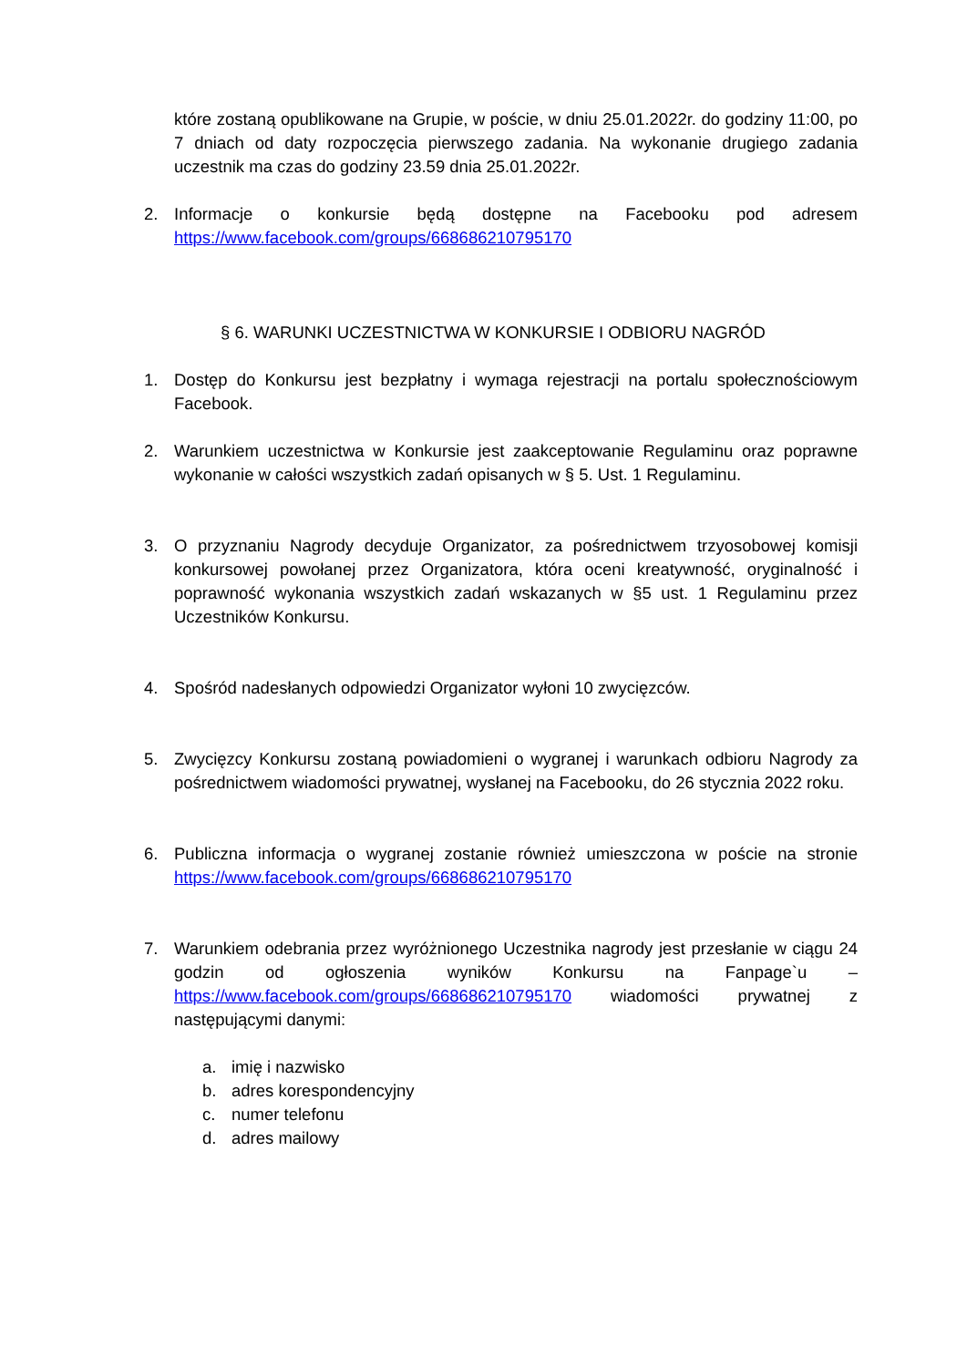które zostaną opublikowane na Grupie, w poście, w dniu 25.01.2022r. do godziny 11:00, po 7 dniach od daty rozpoczęcia pierwszego zadania. Na wykonanie drugiego zadania uczestnik ma czas do godziny 23.59 dnia 25.01.2022r.
2. Informacje o konkursie będą dostępne na Facebooku pod adresem https://www.facebook.com/groups/668686210795170
§ 6. WARUNKI UCZESTNICTWA W KONKURSIE I ODBIORU NAGRÓD
1. Dostęp do Konkursu jest bezpłatny i wymaga rejestracji na portalu społecznościowym Facebook.
2. Warunkiem uczestnictwa w Konkursie jest zaakceptowanie Regulaminu oraz poprawne wykonanie w całości wszystkich zadań opisanych w § 5. Ust. 1 Regulaminu.
3. O przyznaniu Nagrody decyduje Organizator, za pośrednictwem trzyosobowej komisji konkursowej powołanej przez Organizatora, która oceni kreatywność, oryginalność i poprawność wykonania wszystkich zadań wskazanych w §5 ust. 1 Regulaminu przez Uczestników Konkursu.
4. Spośród nadesłanych odpowiedzi Organizator wyłoni 10 zwycięzców.
5. Zwycięzcy Konkursu zostaną powiadomieni o wygranej i warunkach odbioru Nagrody za pośrednictwem wiadomości prywatnej, wysłanej na Facebooku, do 26 stycznia 2022 roku.
6. Publiczna informacja o wygranej zostanie również umieszczona w poście na stronie https://www.facebook.com/groups/668686210795170
7. Warunkiem odebrania przez wyróżnionego Uczestnika nagrody jest przesłanie w ciągu 24 godzin od ogłoszenia wyników Konkursu na Fanpage`u – https://www.facebook.com/groups/668686210795170 wiadomości prywatnej z następującymi danymi:
a. imię i nazwisko
b. adres korespondencyjny
c. numer telefonu
d. adres mailowy